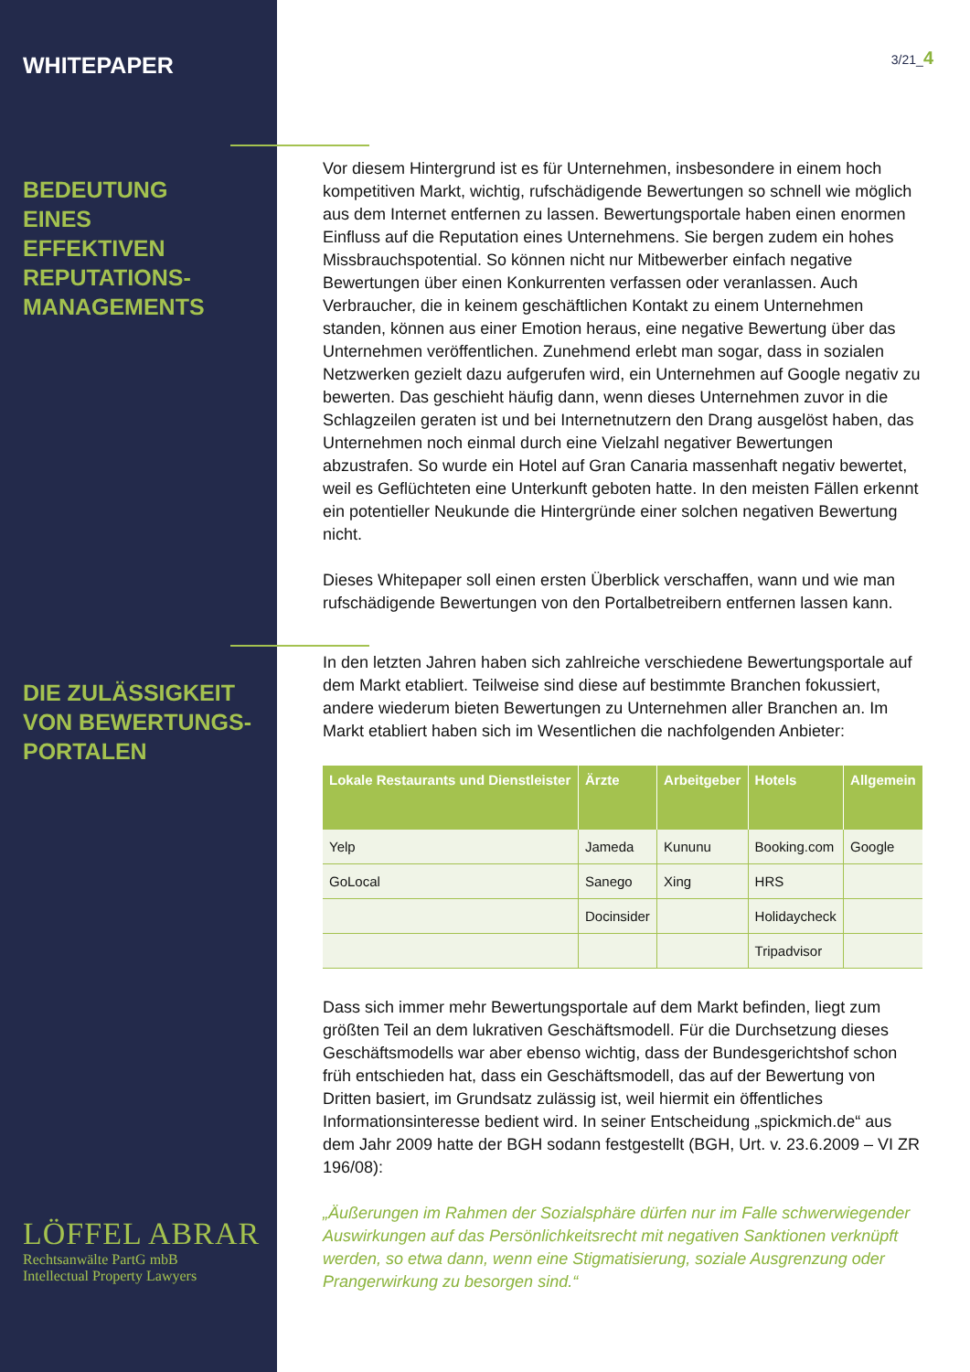3/21_4
WHITEPAPER
BEDEUTUNG
EINES
EFFEKTIVEN
REPUTATIONS-
MANAGEMENTS
DIE ZULÄSSIGKEIT
VON BEWERTUNGS-
PORTALEN
Vor diesem Hintergrund ist es für Unternehmen, insbesondere in einem hoch kompetitiven Markt, wichtig, rufschädigende Bewertungen so schnell wie möglich aus dem Internet entfernen zu lassen. Bewertungsportale haben einen enormen Einfluss auf die Reputation eines Unternehmens. Sie bergen zudem ein hohes Missbrauchspotential. So können nicht nur Mitbewerber einfach negative Bewertungen über einen Konkurrenten verfassen oder veranlassen. Auch Verbraucher, die in keinem geschäftlichen Kontakt zu einem Unternehmen standen, können aus einer Emotion heraus, eine negative Bewertung über das Unternehmen veröffentlichen. Zunehmend erlebt man sogar, dass in sozialen Netzwerken gezielt dazu aufgerufen wird, ein Unternehmen auf Google negativ zu bewerten. Das geschieht häufig dann, wenn dieses Unternehmen zuvor in die Schlagzeilen geraten ist und bei Internetnutzern den Drang ausgelöst haben, das Unternehmen noch einmal durch eine Vielzahl negativer Bewertungen abzustrafen. So wurde ein Hotel auf Gran Canaria massenhaft negativ bewertet, weil es Geflüchteten eine Unterkunft geboten hatte. In den meisten Fällen erkennt ein potentieller Neukunde die Hintergründe einer solchen negativen Bewertung nicht.
Dieses Whitepaper soll einen ersten Überblick verschaffen, wann und wie man rufschädigende Bewertungen von den Portalbetreibern entfernen lassen kann.
In den letzten Jahren haben sich zahlreiche verschiedene Bewertungsportale auf dem Markt etabliert. Teilweise sind diese auf bestimmte Branchen fokussiert, andere wiederum bieten Bewertungen zu Unternehmen aller Branchen an. Im Markt etabliert haben sich im Wesentlichen die nachfolgenden Anbieter:
| Lokale Restaurants und Dienstleister | Ärzte | Arbeitgeber | Hotels | Allgemein |
| --- | --- | --- | --- | --- |
| Yelp | Jameda | Kununu | Booking.com | Google |
| GoLocal | Sanego | Xing | HRS | |
| | Docinsider | | Holidaycheck | |
| | | | Tripadvisor | |
Dass sich immer mehr Bewertungsportale auf dem Markt befinden, liegt zum größten Teil an dem lukrativen Geschäftsmodell. Für die Durchsetzung dieses Geschäftsmodells war aber ebenso wichtig, dass der Bundesgerichtshof schon früh entschieden hat, dass ein Geschäftsmodell, das auf der Bewertung von Dritten basiert, im Grundsatz zulässig ist, weil hiermit ein öffentliches Informationsinteresse bedient wird. In seiner Entscheidung „spickmich.de“ aus dem Jahr 2009 hatte der BGH sodann festgestellt (BGH, Urt. v. 23.6.2009 – VI ZR 196/08):
„Äußerungen im Rahmen der Sozialsphäre dürfen nur im Falle schwerwiegender Auswirkungen auf das Persönlichkeitsrecht mit negativen Sanktionen verknüpft werden, so etwa dann, wenn eine Stigmatisierung, soziale Ausgrenzung oder Prangerwirkung zu besorgen sind.“
LÖFFEL ABRAR
Rechtsanwälte PartG mbB
Intellectual Property Lawyers